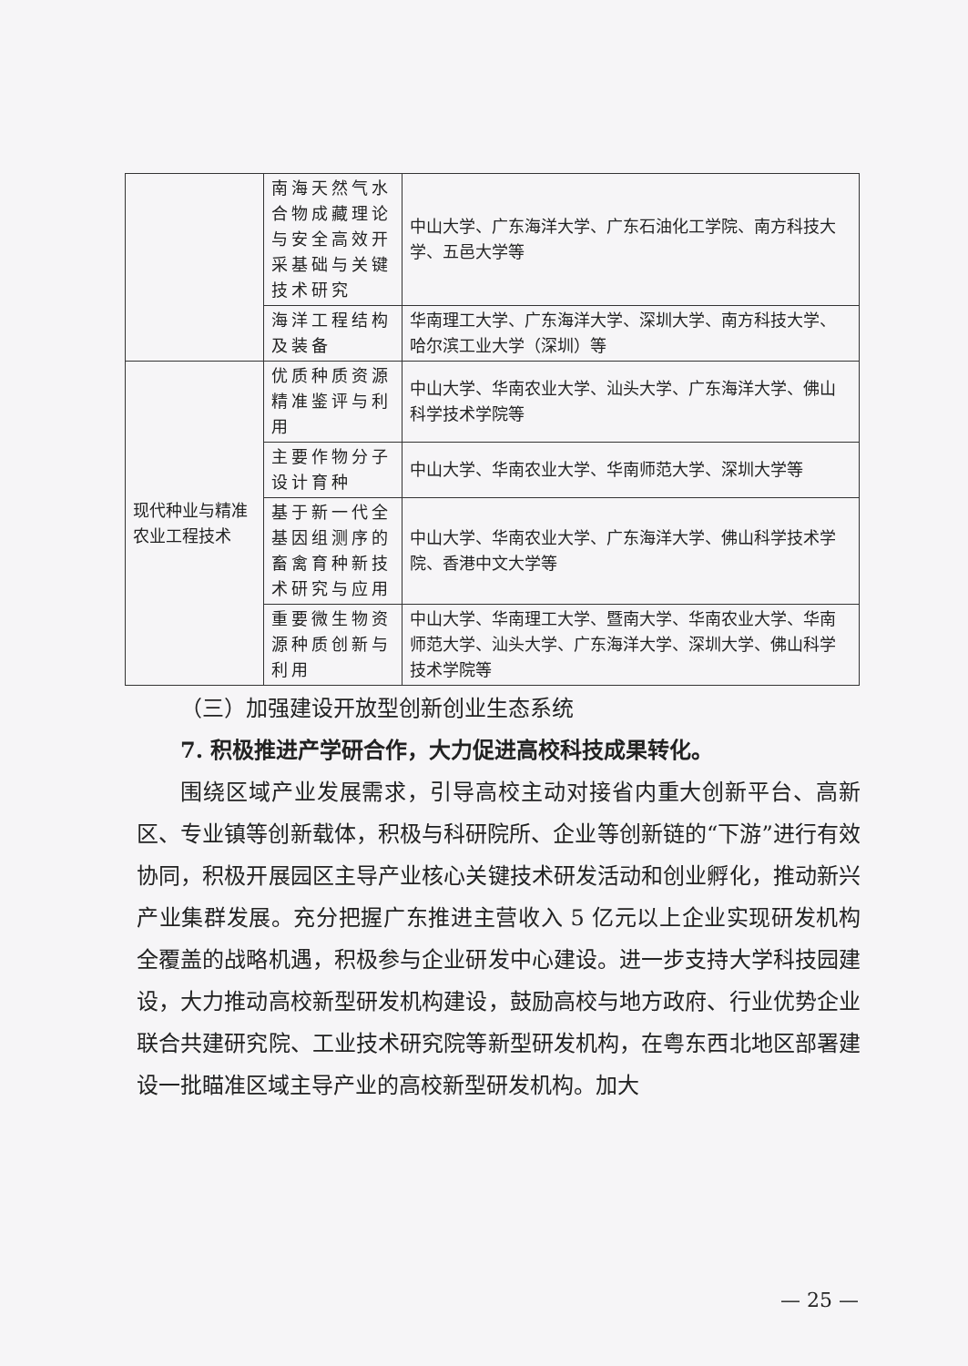| | 南海天然气水合物成藏理论与安全高效开采基础与关键技术研究 | 中山大学、广东海洋大学、广东石油化工学院、南方科技大学、五邑大学等 |
| | 海洋工程结构及装备 | 华南理工大学、广东海洋大学、深圳大学、南方科技大学、哈尔滨工业大学（深圳）等 |
| 现代种业与精准农业工程技术 | 优质种质资源精准鉴评与利用 | 中山大学、华南农业大学、汕头大学、广东海洋大学、佛山科学技术学院等 |
| | 主要作物分子设计育种 | 中山大学、华南农业大学、华南师范大学、深圳大学等 |
| | 基于新一代全基因组测序的畜禽育种新技术研究与应用 | 中山大学、华南农业大学、广东海洋大学、佛山科学技术学院、香港中文大学等 |
| | 重要微生物资源种质创新与利用 | 中山大学、华南理工大学、暨南大学、华南农业大学、华南师范大学、汕头大学、广东海洋大学、深圳大学、佛山科学技术学院等 |
（三）加强建设开放型创新创业生态系统
7. 积极推进产学研合作，大力促进高校科技成果转化。
围绕区域产业发展需求，引导高校主动对接省内重大创新平台、高新区、专业镇等创新载体，积极与科研院所、企业等创新链的“下游”进行有效协同，积极开展园区主导产业核心关键技术研发活动和创业孵化，推动新兴产业集群发展。充分把握广东推进主营收入 5 亿元以上企业实现研发机构全覆盖的战略机遇，积极参与企业研发中心建设。进一步支持大学科技园建设，大力推动高校新型研发机构建设，鼓励高校与地方政府、行业优势企业联合共建研究院、工业技术研究院等新型研发机构，在粤东西北地区部署建设一批瞄准区域主导产业的高校新型研发机构。加大
— 25 —